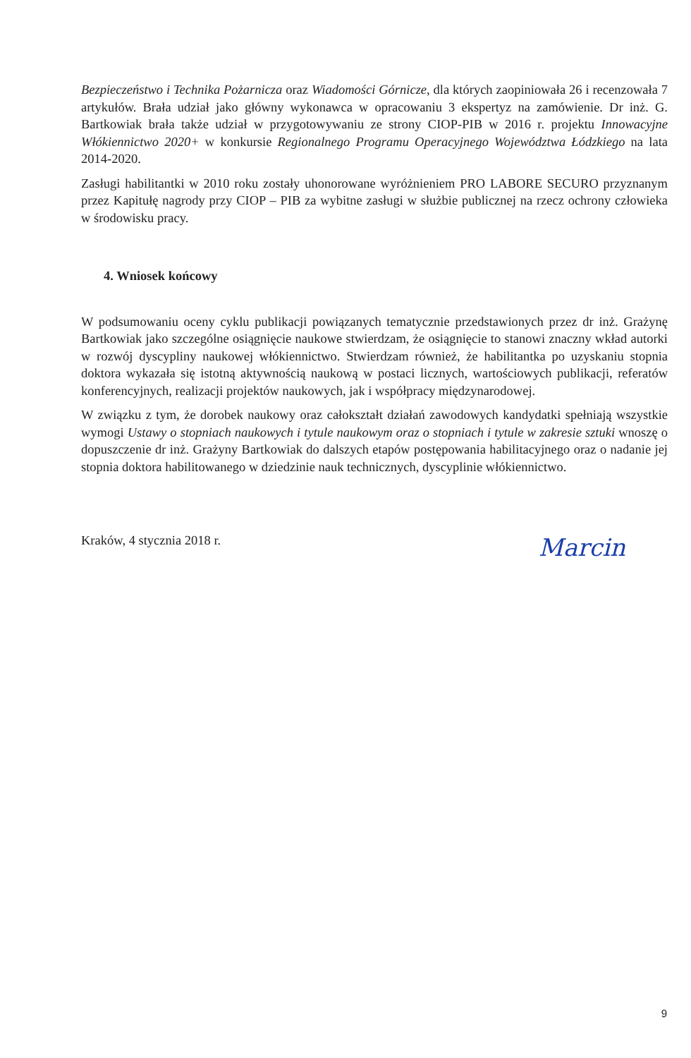Bezpieczeństwo i Technika Pożarnicza oraz Wiadomości Górnicze, dla których zaopiniowała 26 i recenzowała 7 artykułów. Brała udział jako główny wykonawca w opracowaniu 3 ekspertyz na zamówienie. Dr inż. G. Bartkowiak brała także udział w przygotowywaniu ze strony CIOP-PIB w 2016 r. projektu Innowacyjne Włókiennictwo 2020+ w konkursie Regionalnego Programu Operacyjnego Województwa Łódzkiego na lata 2014-2020.
Zasługi habilitantki w 2010 roku zostały uhonorowane wyróżnieniem PRO LABORE SECURO przyznanym przez Kapitułę nagrody przy CIOP – PIB za wybitne zasługi w służbie publicznej na rzecz ochrony człowieka w środowisku pracy.
4. Wniosek końcowy
W podsumowaniu oceny cyklu publikacji powiązanych tematycznie przedstawionych przez dr inż. Grażynę Bartkowiak jako szczególne osiągnięcie naukowe stwierdzam, że osiągnięcie to stanowi znaczny wkład autorki w rozwój dyscypliny naukowej włókiennictwo. Stwierdzam również, że habilitantka po uzyskaniu stopnia doktora wykazała się istotną aktywnością naukową w postaci licznych, wartościowych publikacji, referatów konferencyjnych, realizacji projektów naukowych, jak i współpracy międzynarodowej.
W związku z tym, że dorobek naukowy oraz całokształt działań zawodowych kandydatki spełniają wszystkie wymogi Ustawy o stopniach naukowych i tytule naukowym oraz o stopniach i tytule w zakresie sztuki wnoszę o dopuszczenie dr inż. Grażyny Bartkowiak do dalszych etapów postępowania habilitacyjnego oraz o nadanie jej stopnia doktora habilitowanego w dziedzinie nauk technicznych, dyscyplinie włókiennictwo.
Kraków, 4 stycznia 2018 r. Marcin
9